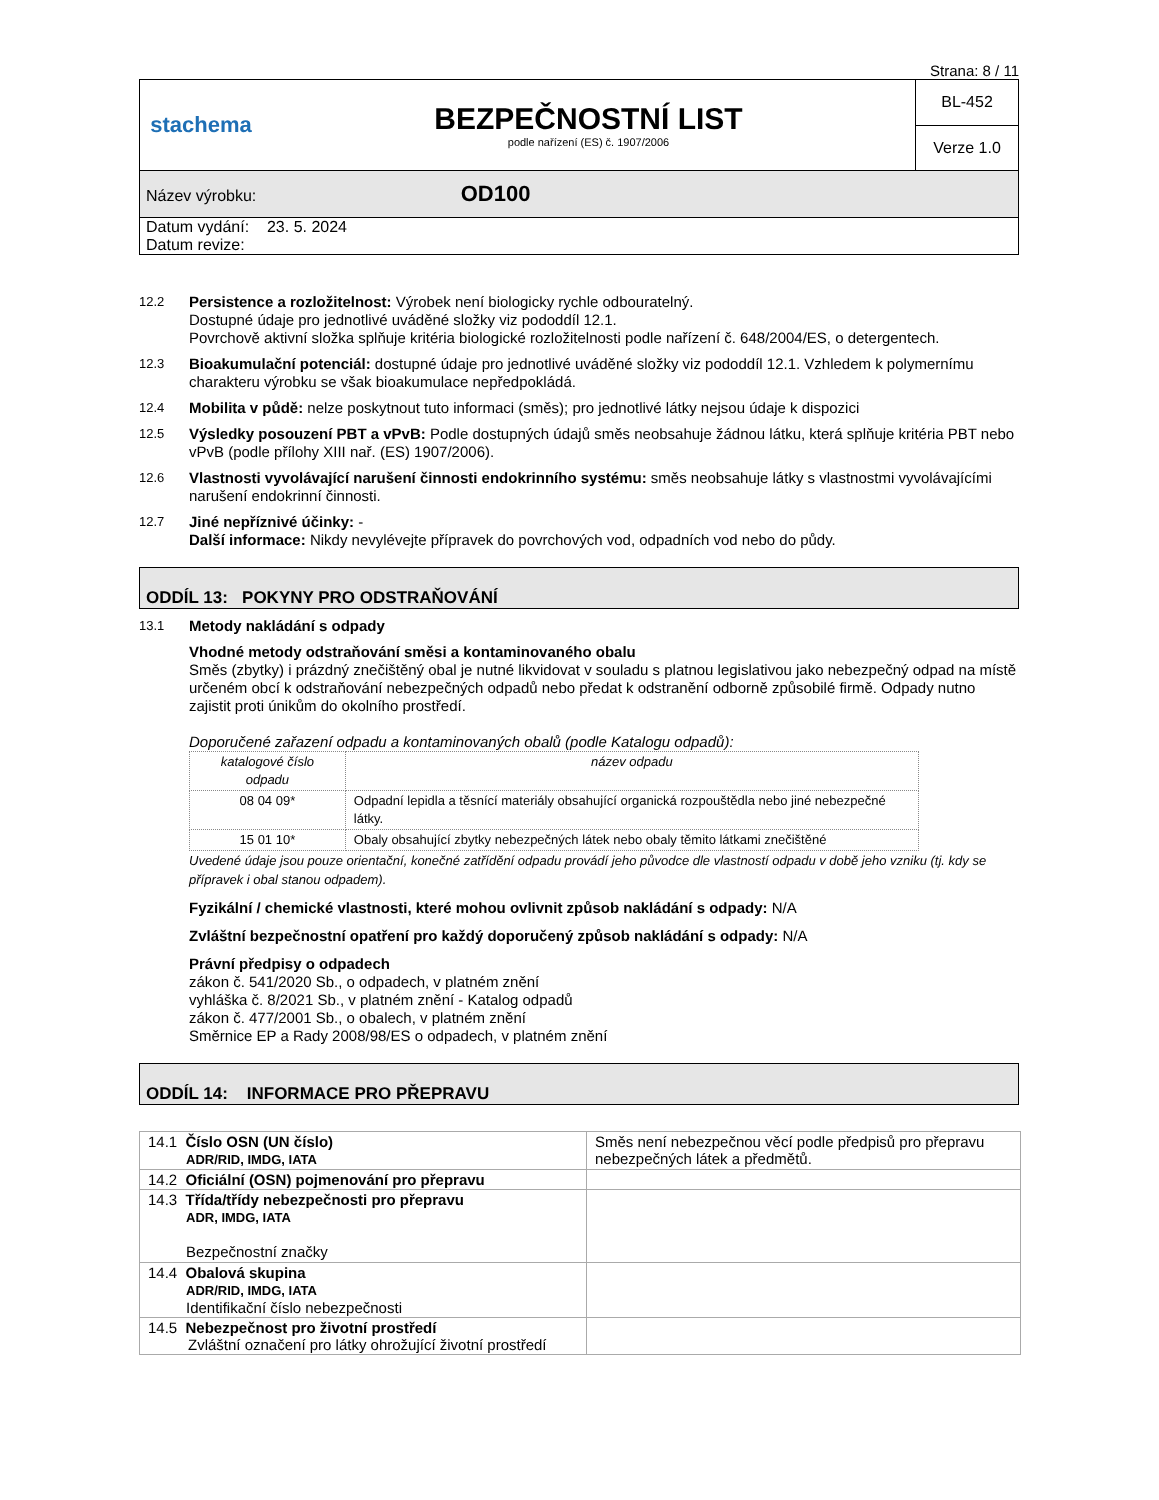Strana: 8 / 11
| stachema | BEZPEČNOSTNÍ LIST podle nařízení (ES) č. 1907/2006 | BL-452 |
| | | Verze 1.0 |
| Název výrobku: OD100 | | |
| Datum vydání: 23. 5. 2024 Datum revize: | | |
12.2 Persistence a rozložitelnost: Výrobek není biologicky rychle odbouratelný.
Dostupné údaje pro jednotlivé uváděné složky viz pododdíl 12.1.
Povrchově aktivní složka splňuje kritéria biologické rozložitelnosti podle nařízení č. 648/2004/ES, o detergentech.
12.3 Bioakumulační potenciál: dostupné údaje pro jednotlivé uváděné složky viz pododdíl 12.1. Vzhledem k polymernímu charakteru výrobku se však bioakumulace nepředpokládá.
12.4 Mobilita v půdě: nelze poskytnout tuto informaci (směs); pro jednotlivé látky nejsou údaje k dispozici
12.5 Výsledky posouzení PBT a vPvB: Podle dostupných údajů směs neobsahuje žádnou látku, která splňuje kritéria PBT nebo vPvB (podle přílohy XIII nař. (ES) 1907/2006).
12.6 Vlastnosti vyvolávající narušení činnosti endokrinního systému: směs neobsahuje látky s vlastnostmi vyvolávajícími narušení endokrinní činnosti.
12.7 Jiné nepříznivé účinky: -
Další informace: Nikdy nevylévejte přípravek do povrchových vod, odpadních vod nebo do půdy.
ODDÍL 13: POKYNY PRO ODSTRAŇOVÁNÍ
13.1 Metody nakládání s odpady
Vhodné metody odstraňování směsi a kontaminovaného obalu
Směs (zbytky) i prázdný znečištěný obal je nutné likvidovat v souladu s platnou legislativou jako nebezpečný odpad na místě určeném obcí k odstraňování nebezpečných odpadů nebo předat k odstranění odborně způsobilé firmě. Odpady nutno zajistit proti únikům do okolního prostředí.
Doporučené zařazení odpadu a kontaminovaných obalů (podle Katalogu odpadů):
| katalogové číslo odpadu | název odpadu |
| --- | --- |
| 08 04 09* | Odpadní lepidla a těsnící materiály obsahující organická rozpouštědla nebo jiné nebezpečné látky. |
| 15 01 10* | Obaly obsahující zbytky nebezpečných látek nebo obaly těmito látkami znečištěné |
Uvedené údaje jsou pouze orientační, konečné zatřídění odpadu provádí jeho původce dle vlastností odpadu v době jeho vzniku (tj. kdy se přípravek i obal stanou odpadem).
Fyzikální / chemické vlastnosti, které mohou ovlivnit způsob nakládání s odpady: N/A
Zvláštní bezpečnostní opatření pro každý doporučený způsob nakládání s odpady: N/A
Právní předpisy o odpadech
zákon č. 541/2020 Sb., o odpadech, v platném znění
vyhláška č. 8/2021 Sb., v platném znění - Katalog odpadů
zákon č. 477/2001 Sb., o obalech, v platném znění
Směrnice EP a Rady 2008/98/ES o odpadech, v platném znění
ODDÍL 14: INFORMACE PRO PŘEPRAVU
| 14.1 Číslo OSN (UN číslo) ADR/RID, IMDG, IATA | Směs není nebezpečnou věcí podle předpisů pro přepravu nebezpečných látek a předmětů. |
| 14.2 Oficiální (OSN) pojmenování pro přepravu | |
| 14.3 Třída/třídy nebezpečnosti pro přepravu ADR, IMDG, IATA Bezpečnostní značky | |
| 14.4 Obalová skupina ADR/RID, IMDG, IATA Identifikační číslo nebezpečnosti | |
| 14.5 Nebezpečnost pro životní prostředí Zvláštní označení pro látky ohrožující životní prostředí | |